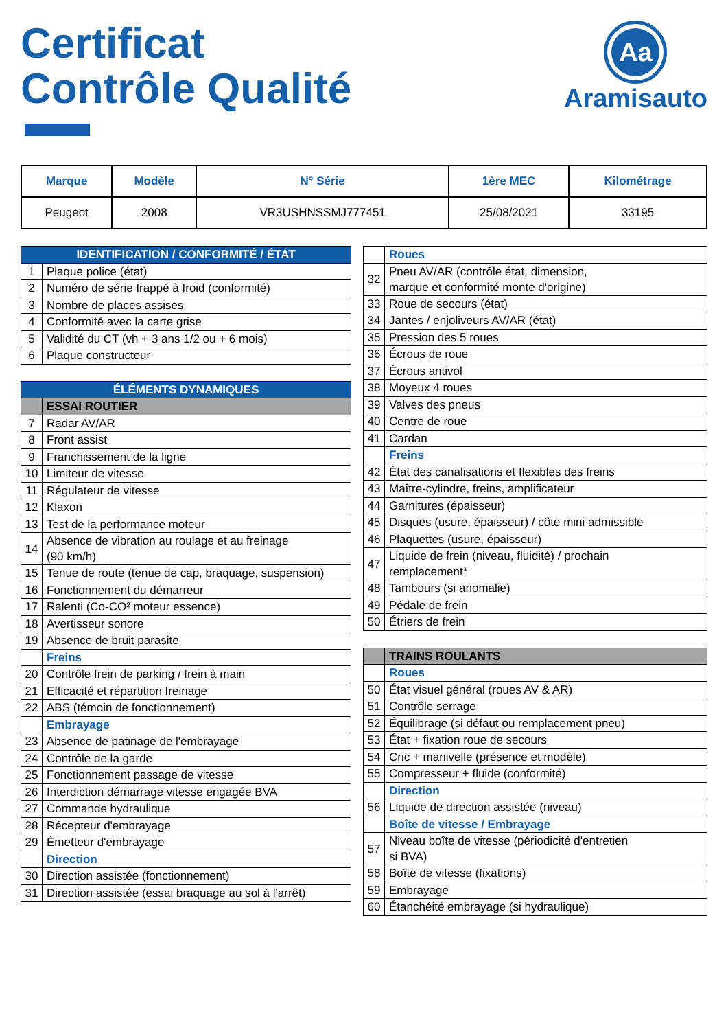Certificat
Contrôle Qualité
Aa
Aramisauto
| Marque | Modèle | N° Série | 1ère MEC | Kilométrage |
| --- | --- | --- | --- | --- |
| Peugeot | 2008 | VR3USHNSSMJ777451 | 25/08/2021 | 33195 |
| IDENTIFICATION / CONFORMITÉ / ÉTAT | |
| 1 | Plaque police (état) |
| 2 | Numéro de série frappé à froid (conformité) |
| 3 | Nombre de places assises |
| 4 | Conformité avec la carte grise |
| 5 | Validité du CT (vh + 3 ans 1/2 ou + 6 mois) |
| 6 | Plaque constructeur |
| ÉLÉMENTS DYNAMIQUES | |
| | ESSAI ROUTIER |
| 7 | Radar AV/AR |
| 8 | Front assist |
| 9 | Franchissement de la ligne |
| 10 | Limiteur de vitesse |
| 11 | Régulateur de vitesse |
| 12 | Klaxon |
| 13 | Test de la performance moteur |
| 14 | Absence de vibration au roulage et au freinage (90 km/h) |
| 15 | Tenue de route (tenue de cap, braquage, suspension) |
| 16 | Fonctionnement du démarreur |
| 17 | Ralenti (Co-CO² moteur essence) |
| 18 | Avertisseur sonore |
| 19 | Absence de bruit parasite |
| | Freins |
| 20 | Contrôle frein de parking / frein à main |
| 21 | Efficacité et répartition freinage |
| 22 | ABS (témoin de fonctionnement) |
| | Embrayage |
| 23 | Absence de patinage de l'embrayage |
| 24 | Contrôle de la garde |
| 25 | Fonctionnement passage de vitesse |
| 26 | Interdiction démarrage vitesse engagée BVA |
| 27 | Commande hydraulique |
| 28 | Récepteur d'embrayage |
| 29 | Émetteur d'embrayage |
| | Direction |
| 30 | Direction assistée (fonctionnement) |
| 31 | Direction assistée (essai braquage au sol à l'arrêt) |
| | Roues |
| 32 | Pneu AV/AR (contrôle état, dimension, marque et conformité monte d'origine) |
| 33 | Roue de secours (état) |
| 34 | Jantes / enjoliveurs AV/AR (état) |
| 35 | Pression des 5 roues |
| 36 | Écrous de roue |
| 37 | Écrous antivol |
| 38 | Moyeux 4 roues |
| 39 | Valves des pneus |
| 40 | Centre de roue |
| 41 | Cardan |
| | Freins |
| 42 | État des canalisations et flexibles des freins |
| 43 | Maître-cylindre, freins, amplificateur |
| 44 | Garnitures (épaisseur) |
| 45 | Disques (usure, épaisseur) / côte mini admissible |
| 46 | Plaquettes (usure, épaisseur) |
| 47 | Liquide de frein (niveau, fluidité) / prochain remplacement* |
| 48 | Tambours (si anomalie) |
| 49 | Pédale de frein |
| 50 | Étriers de frein |
| | TRAINS ROULANTS |
| | Roues |
| 50 | État visuel général (roues AV & AR) |
| 51 | Contrôle serrage |
| 52 | Équilibrage (si défaut ou remplacement pneu) |
| 53 | État + fixation roue de secours |
| 54 | Cric + manivelle (présence et modèle) |
| 55 | Compresseur + fluide (conformité) |
| | Direction |
| 56 | Liquide de direction assistée (niveau) |
| | Boîte de vitesse / Embrayage |
| 57 | Niveau boîte de vitesse (périodicité d'entretien si BVA) |
| 58 | Boîte de vitesse (fixations) |
| 59 | Embrayage |
| 60 | Étanchéité embrayage (si hydraulique) |